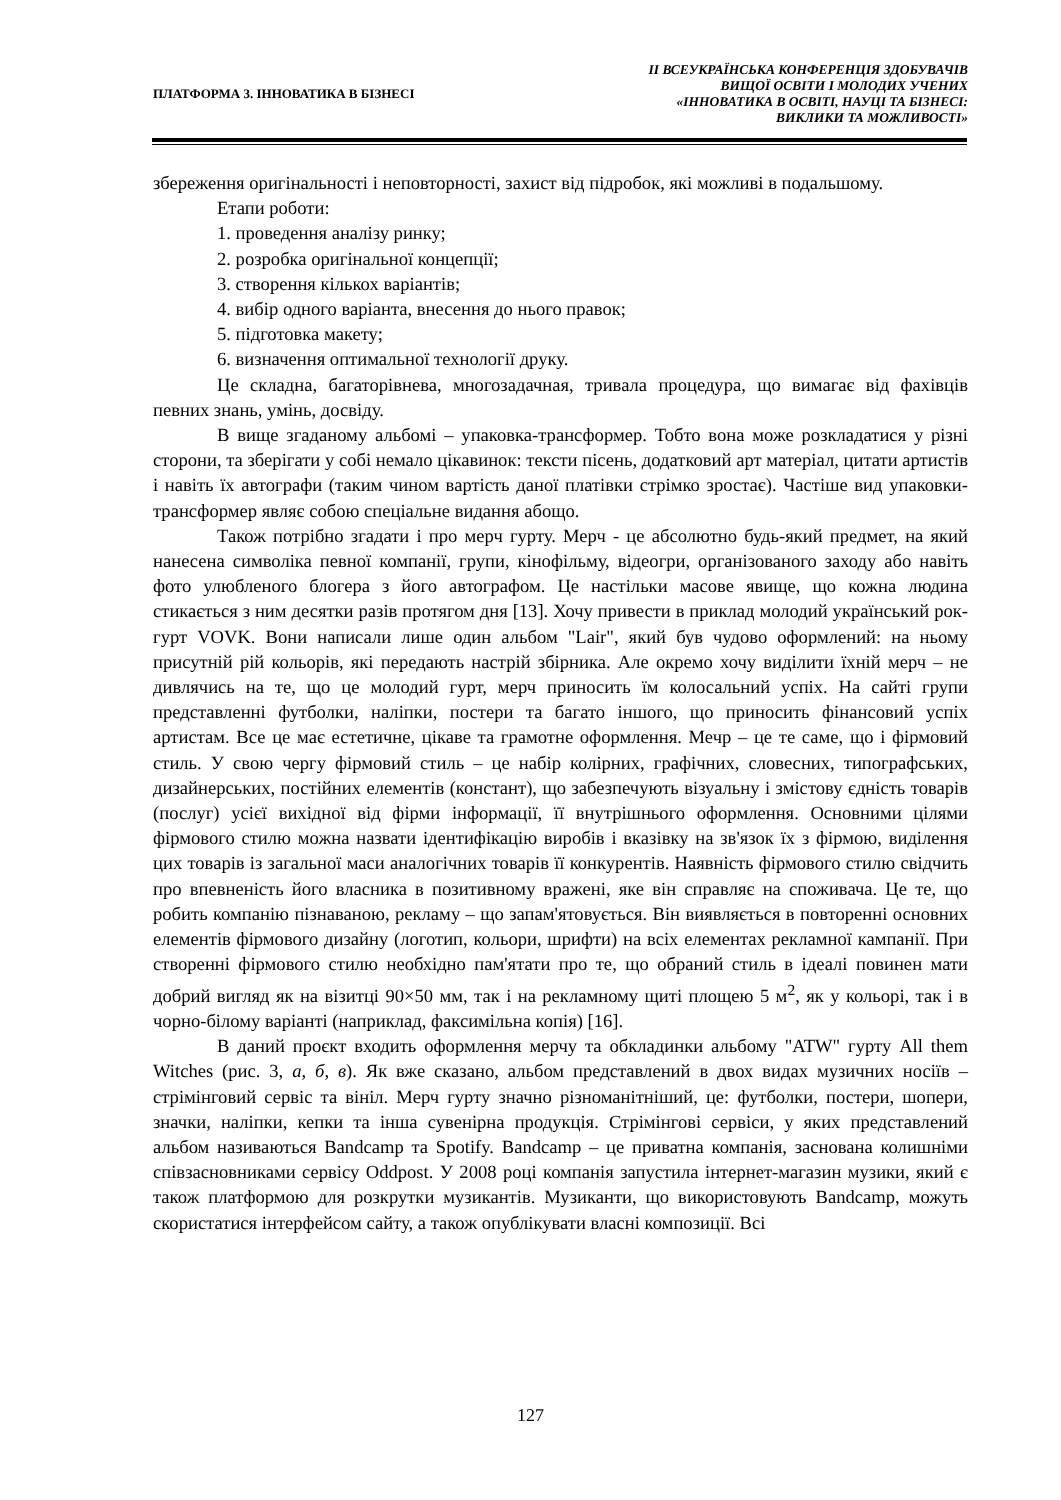ПЛАТФОРМА 3. ІННОВАТИКА В БІЗНЕСІ
ІІ ВСЕУКРАЇНСЬКА КОНФЕРЕНЦІЯ ЗДОБУВАЧІВ
ВИЩОЇ ОСВІТИ І МОЛОДИХ УЧЕНИХ
«ІННОВАТИКА В ОСВІТІ, НАУЦІ ТА БІЗНЕСІ:
ВИКЛИКИ ТА МОЖЛИВОСТІ»
збереження оригінальності і неповторності, захист від підробок, які можливі в подальшому.
Етапи роботи:
1. проведення аналізу ринку;
2. розробка оригінальної концепції;
3. створення кількох варіантів;
4. вибір одного варіанта, внесення до нього правок;
5. підготовка макету;
6. визначення оптимальної технології друку.
Це складна, багаторівнева, многозадачная, тривала процедура, що вимагає від фахівців певних знань, умінь, досвіду.
В вище згаданому альбомі – упаковка-трансформер. Тобто вона може розкладатися у різні сторони, та зберігати у собі немало цікавинок: тексти пісень, додатковий арт матеріал, цитати артистів і навіть їх автографи (таким чином вартість даної платівки стрімко зростає). Частіше вид упаковки-трансформер являє собою спеціальне видання абощо.
Також потрібно згадати і про мерч гурту. Мерч - це абсолютно будь-який предмет, на який нанесена символіка певної компанії, групи, кінофільму, відеогри, організованого заходу або навіть фото улюбленого блогера з його автографом. Це настільки масове явище, що кожна людина стикається з ним десятки разів протягом дня [13]. Хочу привести в приклад молодий український рок-гурт VOVK. Вони написали лише один альбом "Lair", який був чудово оформлений: на ньому присутній рій кольорів, які передають настрій збірника. Але окремо хочу виділити їхній мерч – не дивлячись на те, що це молодий гурт, мерч приносить їм колосальний успіх. На сайті групи представленні футболки, наліпки, постери та багато іншого, що приносить фінансовий успіх артистам. Все це має естетичне, цікаве та грамотне оформлення. Мечр – це те саме, що і фірмовий стиль. У свою чергу фірмовий стиль – це набір колірних, графічних, словесних, типографських, дизайнерських, постійних елементів (констант), що забезпечують візуальну і змістову єдність товарів (послуг) усієї вихідної від фірми інформації, її внутрішнього оформлення. Основними цілями фірмового стилю можна назвати ідентифікацію виробів і вказівку на зв'язок їх з фірмою, виділення цих товарів із загальної маси аналогічних товарів її конкурентів. Наявність фірмового стилю свідчить про впевненість його власника в позитивному вражені, яке він справляє на споживача. Це те, що робить компанію пізнаваною, рекламу – що запам'ятовується. Він виявляється в повторенні основних елементів фірмового дизайну (логотип, кольори, шрифти) на всіх елементах рекламної кампанії. При створенні фірмового стилю необхідно пам'ятати про те, що обраний стиль в ідеалі повинен мати добрий вигляд як на візитці 90×50 мм, так і на рекламному щиті площею 5 м<sup>2</sup>, як у кольорі, так і в чорно-білому варіанті (наприклад, факсимільна копія) [16].
В даний проєкт входить оформлення мерчу та обкладинки альбому "ATW" гурту All them Witches (рис. 3, а, б, в). Як вже сказано, альбом представлений в двох видах музичних носіїв – стрімінговий сервіс та вініл. Мерч гурту значно різноманітніший, це: футболки, постери, шопери, значки, наліпки, кепки та інша сувенірна продукція. Стрімінгові сервіси, у яких представлений альбом називаються Bandcamp та Spotify. Bandcamp – це приватна компанія, заснована колишніми співзасновниками сервісу Oddpost. У 2008 році компанія запустила інтернет-магазин музики, який є також платформою для розкрутки музикантів. Музиканти, що використовують Bandcamp, можуть скористатися інтерфейсом сайту, а також опублікувати власні композиції. Всі
127